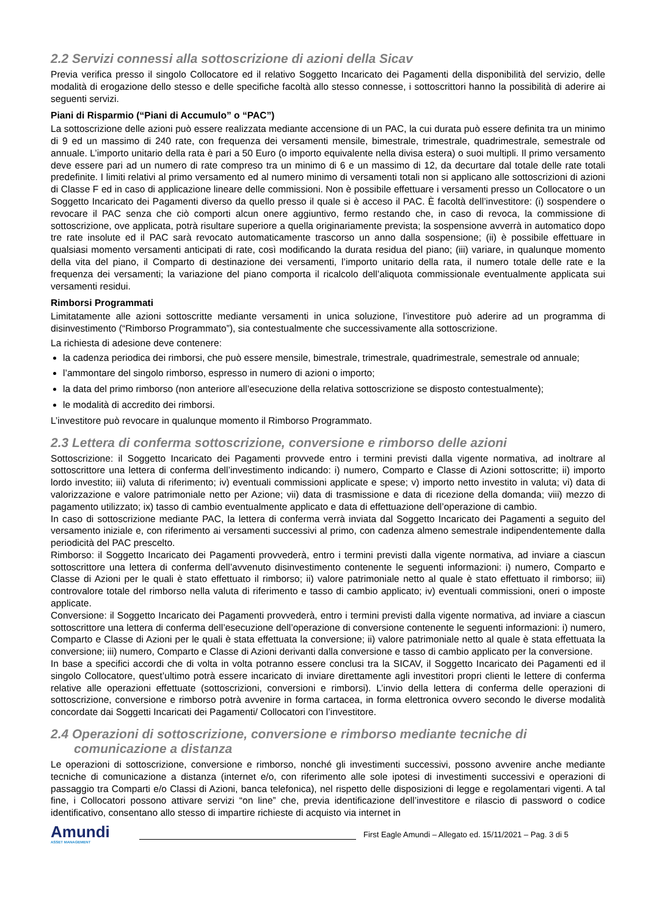2.2 Servizi connessi alla sottoscrizione di azioni della Sicav
Previa verifica presso il singolo Collocatore ed il relativo Soggetto Incaricato dei Pagamenti della disponibilità del servizio, delle modalità di erogazione dello stesso e delle specifiche facoltà allo stesso connesse, i sottoscrittori hanno la possibilità di aderire ai seguenti servizi.
Piani di Risparmio (“Piani di Accumulo” o “PAC”)
La sottoscrizione delle azioni può essere realizzata mediante accensione di un PAC, la cui durata può essere definita tra un minimo di 9 ed un massimo di 240 rate, con frequenza dei versamenti mensile, bimestrale, trimestrale, quadrimestrale, semestrale od annuale. L’importo unitario della rata è pari a 50 Euro (o importo equivalente nella divisa estera) o suoi multipli. Il primo versamento deve essere pari ad un numero di rate compreso tra un minimo di 6 e un massimo di 12, da decurtare dal totale delle rate totali predefinite. I limiti relativi al primo versamento ed al numero minimo di versamenti totali non si applicano alle sottoscrizioni di azioni di Classe F ed in caso di applicazione lineare delle commissioni. Non è possibile effettuare i versamenti presso un Collocatore o un Soggetto Incaricato dei Pagamenti diverso da quello presso il quale si è acceso il PAC. È facoltà dell’investitore: (i) sospendere o revocare il PAC senza che ciò comporti alcun onere aggiuntivo, fermo restando che, in caso di revoca, la commissione di sottoscrizione, ove applicata, potrà risultare superiore a quella originariamente prevista; la sospensione avverrà in automatico dopo tre rate insolute ed il PAC sarà revocato automaticamente trascorso un anno dalla sospensione; (ii) è possibile effettuare in qualsiasi momento versamenti anticipati di rate, così modificando la durata residua del piano; (iii) variare, in qualunque momento della vita del piano, il Comparto di destinazione dei versamenti, l’importo unitario della rata, il numero totale delle rate e la frequenza dei versamenti; la variazione del piano comporta il ricalcolo dell’aliquota commissionale eventualmente applicata sui versamenti residui.
Rimborsi Programmati
Limitatamente alle azioni sottoscritte mediante versamenti in unica soluzione, l’investitore può aderire ad un programma di disinvestimento (“Rimborso Programmato”), sia contestualmente che successivamente alla sottoscrizione.
La richiesta di adesione deve contenere:
la cadenza periodica dei rimborsi, che può essere mensile, bimestrale, trimestrale, quadrimestrale, semestrale od annuale;
l’ammontare del singolo rimborso, espresso in numero di azioni o importo;
la data del primo rimborso (non anteriore all’esecuzione della relativa sottoscrizione se disposto contestualmente);
le modalità di accredito dei rimborsi.
L’investitore può revocare in qualunque momento il Rimborso Programmato.
2.3 Lettera di conferma sottoscrizione, conversione e rimborso delle azioni
Sottoscrizione: il Soggetto Incaricato dei Pagamenti provvede entro i termini previsti dalla vigente normativa, ad inoltrare al sottoscrittore una lettera di conferma dell’investimento indicando: i) numero, Comparto e Classe di Azioni sottoscritte; ii) importo lordo investito; iii) valuta di riferimento; iv) eventuali commissioni applicate e spese; v) importo netto investito in valuta; vi) data di valorizzazione e valore patrimoniale netto per Azione; vii) data di trasmissione e data di ricezione della domanda; viii) mezzo di pagamento utilizzato; ix) tasso di cambio eventualmente applicato e data di effettuazione dell’operazione di cambio.
In caso di sottoscrizione mediante PAC, la lettera di conferma verrà inviata dal Soggetto Incaricato dei Pagamenti a seguito del versamento iniziale e, con riferimento ai versamenti successivi al primo, con cadenza almeno semestrale indipendentemente dalla periodicità del PAC prescelto.
Rimborso: il Soggetto Incaricato dei Pagamenti provvederà, entro i termini previsti dalla vigente normativa, ad inviare a ciascun sottoscrittore una lettera di conferma dell’avvenuto disinvestimento contenente le seguenti informazioni: i) numero, Comparto e Classe di Azioni per le quali è stato effettuato il rimborso; ii) valore patrimoniale netto al quale è stato effettuato il rimborso; iii) controvalore totale del rimborso nella valuta di riferimento e tasso di cambio applicato; iv) eventuali commissioni, oneri o imposte applicate.
Conversione: il Soggetto Incaricato dei Pagamenti provvederà, entro i termini previsti dalla vigente normativa, ad inviare a ciascun sottoscrittore una lettera di conferma dell’esecuzione dell’operazione di conversione contenente le seguenti informazioni: i) numero, Comparto e Classe di Azioni per le quali è stata effettuata la conversione; ii) valore patrimoniale netto al quale è stata effettuata la conversione; iii) numero, Comparto e Classe di Azioni derivanti dalla conversione e tasso di cambio applicato per la conversione.
In base a specifici accordi che di volta in volta potranno essere conclusi tra la SICAV, il Soggetto Incaricato dei Pagamenti ed il singolo Collocatore, quest’ultimo potrà essere incaricato di inviare direttamente agli investitori propri clienti le lettere di conferma relative alle operazioni effettuate (sottoscrizioni, conversioni e rimborsi). L’invio della lettera di conferma delle operazioni di sottoscrizione, conversione e rimborso potrà avvenire in forma cartacea, in forma elettronica ovvero secondo le diverse modalità concordate dai Soggetti Incaricati dei Pagamenti/ Collocatori con l’investitore.
2.4 Operazioni di sottoscrizione, conversione e rimborso mediante tecniche di
comunicazione a distanza
Le operazioni di sottoscrizione, conversione e rimborso, nonché gli investimenti successivi, possono avvenire anche mediante tecniche di comunicazione a distanza (internet e/o, con riferimento alle sole ipotesi di investimenti successivi e operazioni di passaggio tra Comparti e/o Classi di Azioni, banca telefonica), nel rispetto delle disposizioni di legge e regolamentari vigenti. A tal fine, i Collocatori possono attivare servizi “on line” che, previa identificazione dell’investitore e rilascio di password o codice identificativo, consentano allo stesso di impartire richieste di acquisto via internet in
Amundi
ASSET MANAGEMENT
First Eagle Amundi – Allegato ed. 15/11/2021 – Pag. 3 di 5